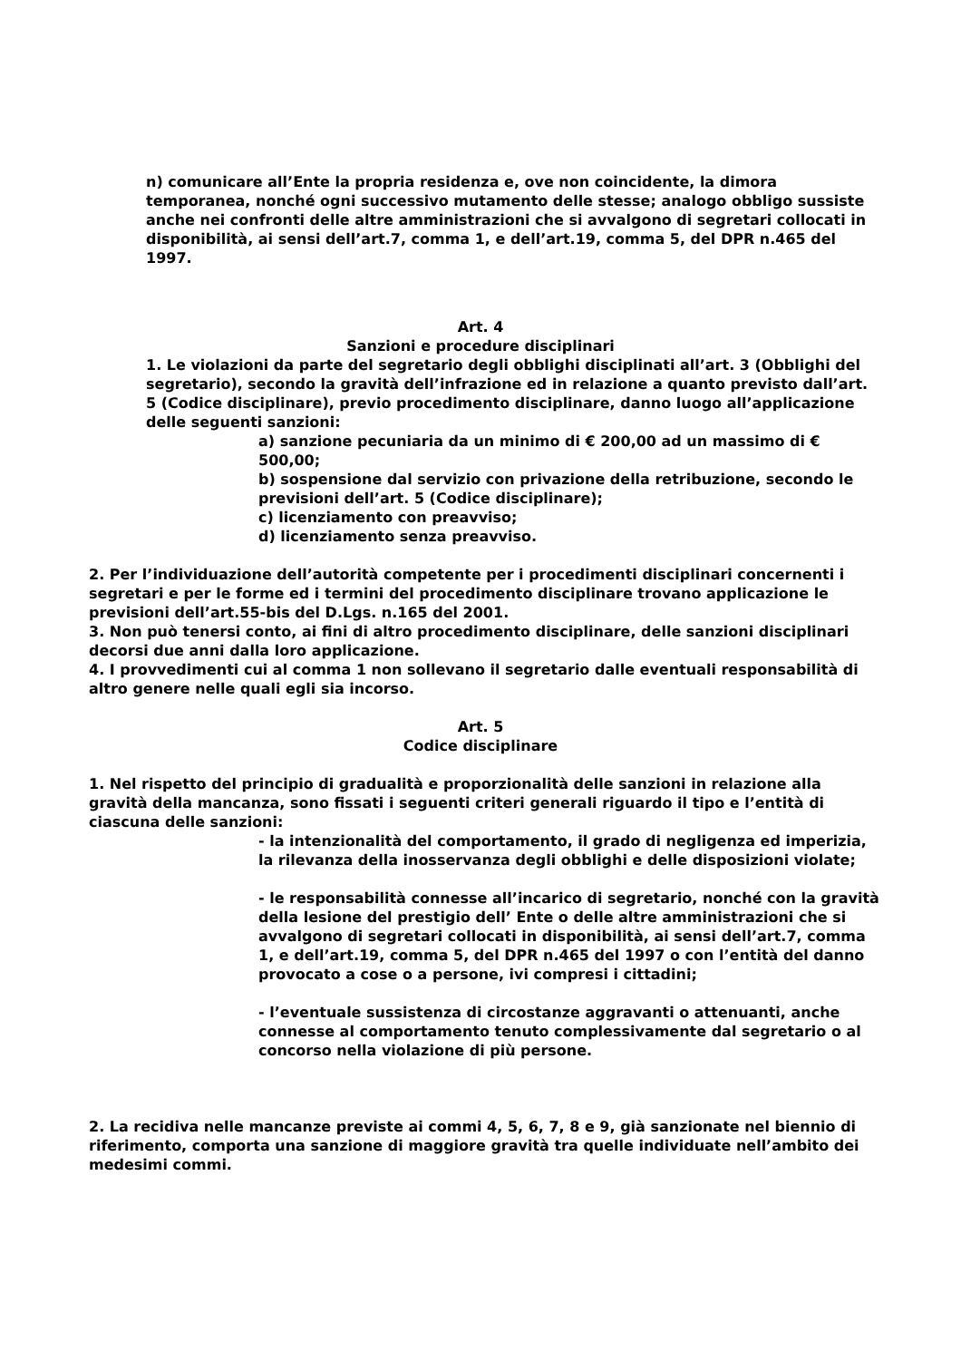n) comunicare all’Ente la propria residenza e, ove non coincidente, la dimora temporanea, nonché ogni successivo mutamento delle stesse; analogo obbligo sussiste anche nei confronti delle altre amministrazioni che si avvalgono di segretari collocati in disponibilità, ai sensi dell’art.7, comma 1, e dell’art.19, comma 5, del DPR n.465 del 1997.
Art. 4
Sanzioni e procedure disciplinari
1. Le violazioni da parte del segretario degli obblighi disciplinati all’art. 3 (Obblighi del segretario), secondo la gravità dell’infrazione ed in relazione a quanto previsto dall’art. 5 (Codice disciplinare), previo procedimento disciplinare, danno luogo all’applicazione delle seguenti sanzioni:
a) sanzione pecuniaria da un minimo di € 200,00 ad un massimo di € 500,00;
b) sospensione dal servizio con privazione della retribuzione, secondo le previsioni dell’art. 5 (Codice disciplinare);
c) licenziamento con preavviso;
d) licenziamento senza preavviso.
2. Per l’individuazione dell’autorità competente per i procedimenti disciplinari concernenti i segretari e per le forme ed i termini del procedimento disciplinare trovano applicazione le previsioni dell’art.55-bis del D.Lgs. n.165 del 2001.
3. Non può tenersi conto, ai fini di altro procedimento disciplinare, delle sanzioni disciplinari decorsi due anni dalla loro applicazione.
4. I provvedimenti cui al comma 1 non sollevano il segretario dalle eventuali responsabilità di altro genere nelle quali egli sia incorso.
Art. 5
Codice disciplinare
1. Nel rispetto del principio di gradualità e proporzionalità delle sanzioni in relazione alla gravità della mancanza, sono fissati i seguenti criteri generali riguardo il tipo e l’entità di ciascuna delle sanzioni:
- la intenzionalità del comportamento, il grado di negligenza ed imperizia, la rilevanza della inosservanza degli obblighi e delle disposizioni violate;
- le responsabilità connesse all’incarico di segretario, nonché con la gravità della lesione del prestigio dell’ Ente o delle altre amministrazioni che si avvalgono di segretari collocati in disponibilità, ai sensi dell’art.7, comma 1, e dell’art.19, comma 5, del DPR n.465 del 1997 o con l’entità del danno provocato a cose o a persone, ivi compresi i cittadini;
- l’eventuale sussistenza di circostanze aggravanti o attenuanti, anche connesse al comportamento tenuto complessivamente dal segretario o al concorso nella violazione di più persone.
2. La recidiva nelle mancanze previste ai commi 4, 5, 6, 7, 8 e 9, già sanzionate nel biennio di riferimento, comporta una sanzione di maggiore gravità tra quelle individuate nell’ambito dei medesimi commi.